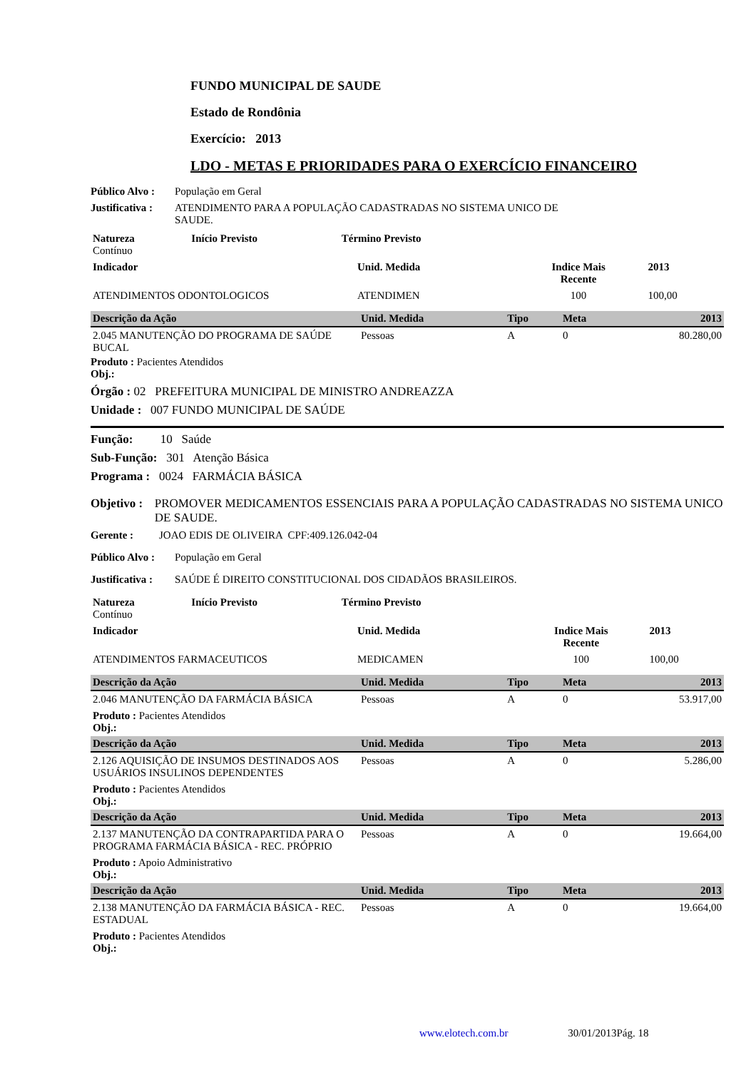FUNDO MUNICIPAL DE SAUDE
Estado de Rondônia
Exercício: 2013
LDO - METAS E PRIORIDADES PARA O EXERCÍCIO FINANCEIRO
Público Alvo : População em Geral
Justificativa : ATENDIMENTO PARA A POPULAÇÃO CADASTRADAS NO SISTEMA UNICO DE SAUDE.
| Natureza Contínuo | Início Previsto | Término Previsto |
| Indicador | Unid. Medida | Indice Mais Recente | 2013 |
| ATENDIMENTOS ODONTOLOGICOS | ATENDIMEN | 100 | 100,00 |
| Descrição da Ação | Unid. Medida | Tipo | Meta | 2013 |
| --- | --- | --- | --- | --- |
| 2.045 MANUTENÇÃO DO PROGRAMA DE SAÚDE BUCAL | Pessoas | A | 0 | 80.280,00 |
Produto : Pacientes Atendidos
Obj.:
Órgão : 02 PREFEITURA MUNICIPAL DE MINISTRO ANDREAZZA
Unidade : 007 FUNDO MUNICIPAL DE SAÚDE
Função: 10 Saúde
Sub-Função: 301 Atenção Básica
Programa : 0024 FARMÁCIA BÁSICA
Objetivo : PROMOVER MEDICAMENTOS ESSENCIAIS PARA A POPULAÇÃO CADASTRADAS NO SISTEMA UNICO DE SAUDE.
Gerente : JOAO EDIS DE OLIVEIRA CPF:409.126.042-04
Público Alvo : População em Geral
Justificativa : SAÚDE É DIREITO CONSTITUCIONAL DOS CIDADÃOS BRASILEIROS.
| Natureza Contínuo | Início Previsto | Término Previsto |
| Indicador | Unid. Medida | Indice Mais Recente | 2013 |
| ATENDIMENTOS FARMACEUTICOS | MEDICAMEN | 100 | 100,00 |
| Descrição da Ação | Unid. Medida | Tipo | Meta | 2013 |
| --- | --- | --- | --- | --- |
| 2.046 MANUTENÇÃO DA FARMÁCIA BÁSICA | Pessoas | A | 0 | 53.917,00 |
| Produto : Pacientes Atendidos Obj.: | | | | |
| Descrição da Ação | Unid. Medida | Tipo | Meta | 2013 |
| 2.126 AQUISIÇÃO DE INSUMOS DESTINADOS AOS USUÁRIOS INSULINOS DEPENDENTES | Pessoas | A | 0 | 5.286,00 |
| Produto : Pacientes Atendidos Obj.: | | | | |
| Descrição da Ação | Unid. Medida | Tipo | Meta | 2013 |
| 2.137 MANUTENÇÃO DA CONTRAPARTIDA PARA O PROGRAMA FARMÁCIA BÁSICA - REC. PRÓPRIO | Pessoas | A | 0 | 19.664,00 |
| Produto : Apoio Administrativo Obj.: | | | | |
| Descrição da Ação | Unid. Medida | Tipo | Meta | 2013 |
| 2.138 MANUTENÇÃO DA FARMÁCIA BÁSICA - REC. ESTADUAL | Pessoas | A | 0 | 19.664,00 |
| Produto : Pacientes Atendidos Obj.: | | | | |
www.elotech.com.br 30/01/2013Pág. 18